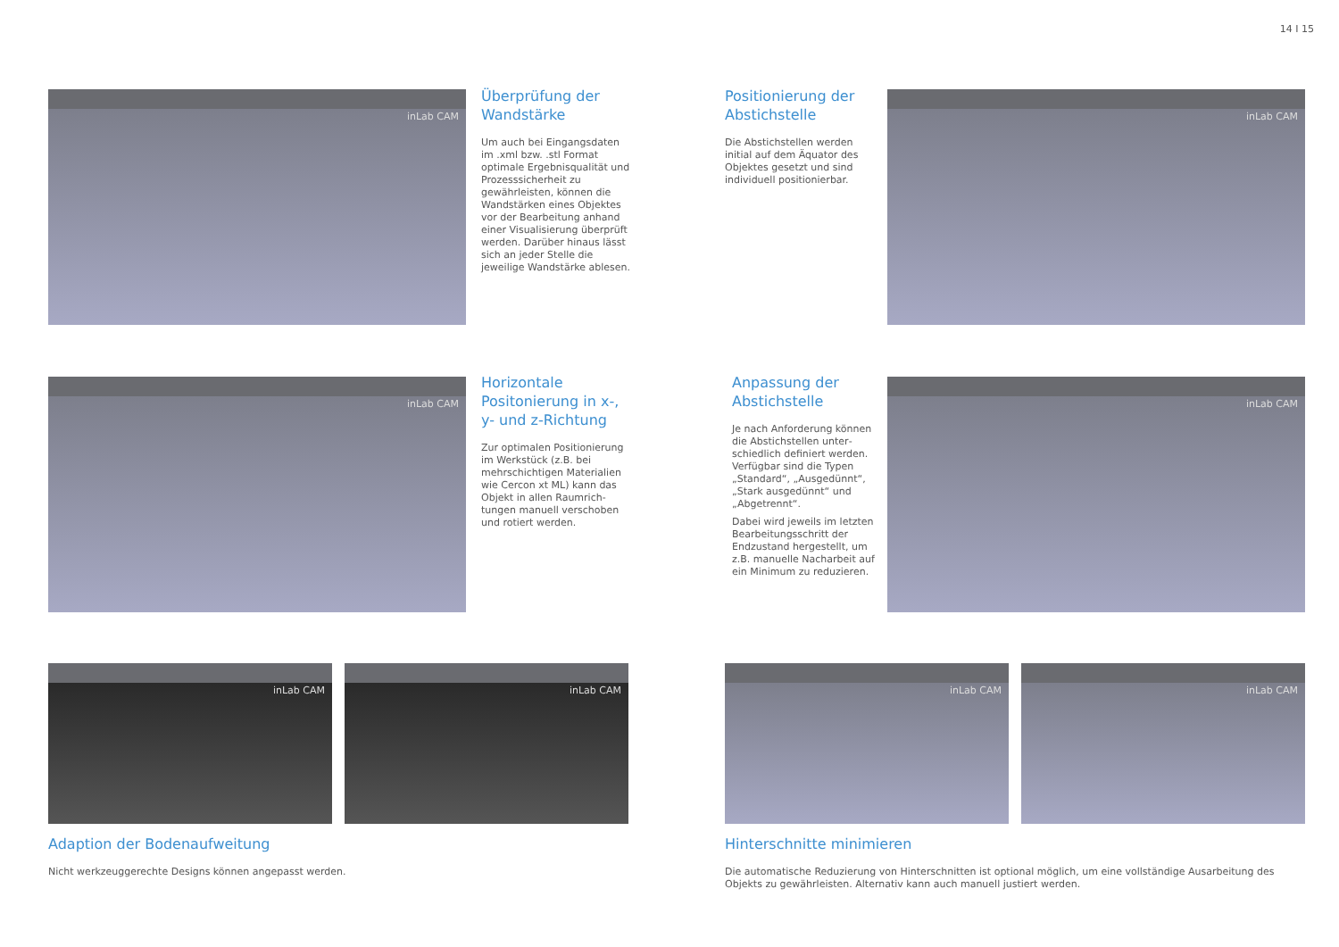14 I 15
inLab CAM
Überprüfung der Wandstärke
Um auch bei Eingangsdaten im .xml bzw. .stl Format optimale Ergebnisqualität und Prozesssicherheit zu gewährleisten, können die Wandstärken eines Objektes vor der Bearbeitung anhand einer Visualisierung über­prüft werden. Darüber hinaus lässt sich an jeder Stelle die jeweilige Wandstärke ablesen.
Positionierung der Abstichstelle
Die Abstichstellen werden initial auf dem Äquator des Objektes gesetzt und sind individuell positionierbar.
inLab CAM
inLab CAM
Horizontale Positonierung in x-, y- und z-Richtung
Zur optimalen Positionie­rung im Werkstück (z.B. bei mehrschichtigen Materialien wie Cercon xt ML) kann das Objekt in allen Raumrich­tungen manuell verschoben und rotiert werden.
Anpassung der Abstichstelle
Je nach Anforderung können die Abstichstellen unter­schiedlich definiert werden. Verfügbar sind die Typen „Standard“, „Ausgedünnt“, „Stark ausgedünnt“ und „Abgetrennt“.
Dabei wird jeweils im letzten Bearbeitungsschritt der Endzustand hergestellt, um z.B. manuelle Nacharbeit auf ein Minimum zu reduzieren.
inLab CAM
inLab CAM inLab CAM inLab CAM inLab CAM
Adaption der Bodenaufweitung
Nicht werkzeuggerechte Designs können angepasst werden.
Hinterschnitte minimieren
Die automatische Reduzierung von Hinterschnitten ist optional möglich, um eine vollständige Ausarbeitung des Objekts zu gewährleisten. Alternativ kann auch manuell justiert werden.